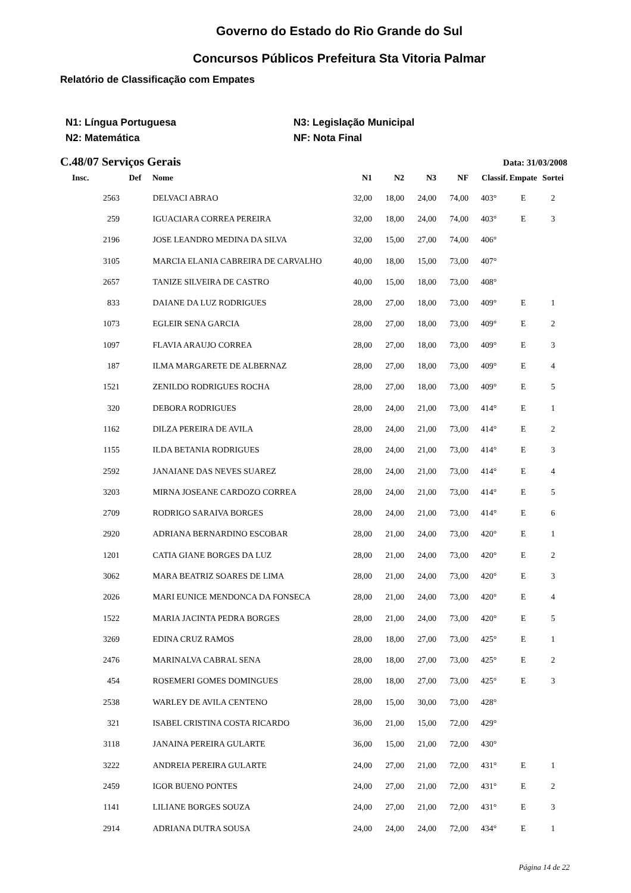Governo do Estado do Rio Grande do Sul
Concursos Públicos Prefeitura Sta Vitoria Palmar
Relatório de Classificação com Empates
N1: Língua Portuguesa
N3: Legislação Municipal
N2: Matemática
NF: Nota Final
C.48/07 Serviços Gerais Data: 31/03/2008
| Insc. | Def | Nome | N1 | N2 | N3 | NF | Classif. | Empate | Sortei |
| --- | --- | --- | --- | --- | --- | --- | --- | --- | --- |
| 2563 | | DELVACI ABRAO | 32,00 | 18,00 | 24,00 | 74,00 | 403° | E | 2 |
| 259 | | IGUACIARA CORREA PEREIRA | 32,00 | 18,00 | 24,00 | 74,00 | 403° | E | 3 |
| 2196 | | JOSE LEANDRO MEDINA DA SILVA | 32,00 | 15,00 | 27,00 | 74,00 | 406° | | |
| 3105 | | MARCIA ELANIA CABREIRA DE CARVALHO | 40,00 | 18,00 | 15,00 | 73,00 | 407° | | |
| 2657 | | TANIZE SILVEIRA DE CASTRO | 40,00 | 15,00 | 18,00 | 73,00 | 408° | | |
| 833 | | DAIANE DA LUZ RODRIGUES | 28,00 | 27,00 | 18,00 | 73,00 | 409° | E | 1 |
| 1073 | | EGLEIR SENA GARCIA | 28,00 | 27,00 | 18,00 | 73,00 | 409° | E | 2 |
| 1097 | | FLAVIA ARAUJO CORREA | 28,00 | 27,00 | 18,00 | 73,00 | 409° | E | 3 |
| 187 | | ILMA MARGARETE DE ALBERNAZ | 28,00 | 27,00 | 18,00 | 73,00 | 409° | E | 4 |
| 1521 | | ZENILDO RODRIGUES ROCHA | 28,00 | 27,00 | 18,00 | 73,00 | 409° | E | 5 |
| 320 | | DEBORA RODRIGUES | 28,00 | 24,00 | 21,00 | 73,00 | 414° | E | 1 |
| 1162 | | DILZA PEREIRA DE AVILA | 28,00 | 24,00 | 21,00 | 73,00 | 414° | E | 2 |
| 1155 | | ILDA BETANIA RODRIGUES | 28,00 | 24,00 | 21,00 | 73,00 | 414° | E | 3 |
| 2592 | | JANAIANE DAS NEVES SUAREZ | 28,00 | 24,00 | 21,00 | 73,00 | 414° | E | 4 |
| 3203 | | MIRNA JOSEANE CARDOZO CORREA | 28,00 | 24,00 | 21,00 | 73,00 | 414° | E | 5 |
| 2709 | | RODRIGO SARAIVA BORGES | 28,00 | 24,00 | 21,00 | 73,00 | 414° | E | 6 |
| 2920 | | ADRIANA BERNARDINO ESCOBAR | 28,00 | 21,00 | 24,00 | 73,00 | 420° | E | 1 |
| 1201 | | CATIA GIANE BORGES DA LUZ | 28,00 | 21,00 | 24,00 | 73,00 | 420° | E | 2 |
| 3062 | | MARA BEATRIZ SOARES DE LIMA | 28,00 | 21,00 | 24,00 | 73,00 | 420° | E | 3 |
| 2026 | | MARI EUNICE MENDONCA DA FONSECA | 28,00 | 21,00 | 24,00 | 73,00 | 420° | E | 4 |
| 1522 | | MARIA JACINTA PEDRA BORGES | 28,00 | 21,00 | 24,00 | 73,00 | 420° | E | 5 |
| 3269 | | EDINA CRUZ RAMOS | 28,00 | 18,00 | 27,00 | 73,00 | 425° | E | 1 |
| 2476 | | MARINALVA CABRAL SENA | 28,00 | 18,00 | 27,00 | 73,00 | 425° | E | 2 |
| 454 | | ROSEMERI GOMES DOMINGUES | 28,00 | 18,00 | 27,00 | 73,00 | 425° | E | 3 |
| 2538 | | WARLEY DE AVILA CENTENO | 28,00 | 15,00 | 30,00 | 73,00 | 428° | | |
| 321 | | ISABEL CRISTINA COSTA RICARDO | 36,00 | 21,00 | 15,00 | 72,00 | 429° | | |
| 3118 | | JANAINA PEREIRA GULARTE | 36,00 | 15,00 | 21,00 | 72,00 | 430° | | |
| 3222 | | ANDREIA PEREIRA GULARTE | 24,00 | 27,00 | 21,00 | 72,00 | 431° | E | 1 |
| 2459 | | IGOR BUENO PONTES | 24,00 | 27,00 | 21,00 | 72,00 | 431° | E | 2 |
| 1141 | | LILIANE BORGES SOUZA | 24,00 | 27,00 | 21,00 | 72,00 | 431° | E | 3 |
| 2914 | | ADRIANA DUTRA SOUSA | 24,00 | 24,00 | 24,00 | 72,00 | 434° | E | 1 |
Página 14 de 22